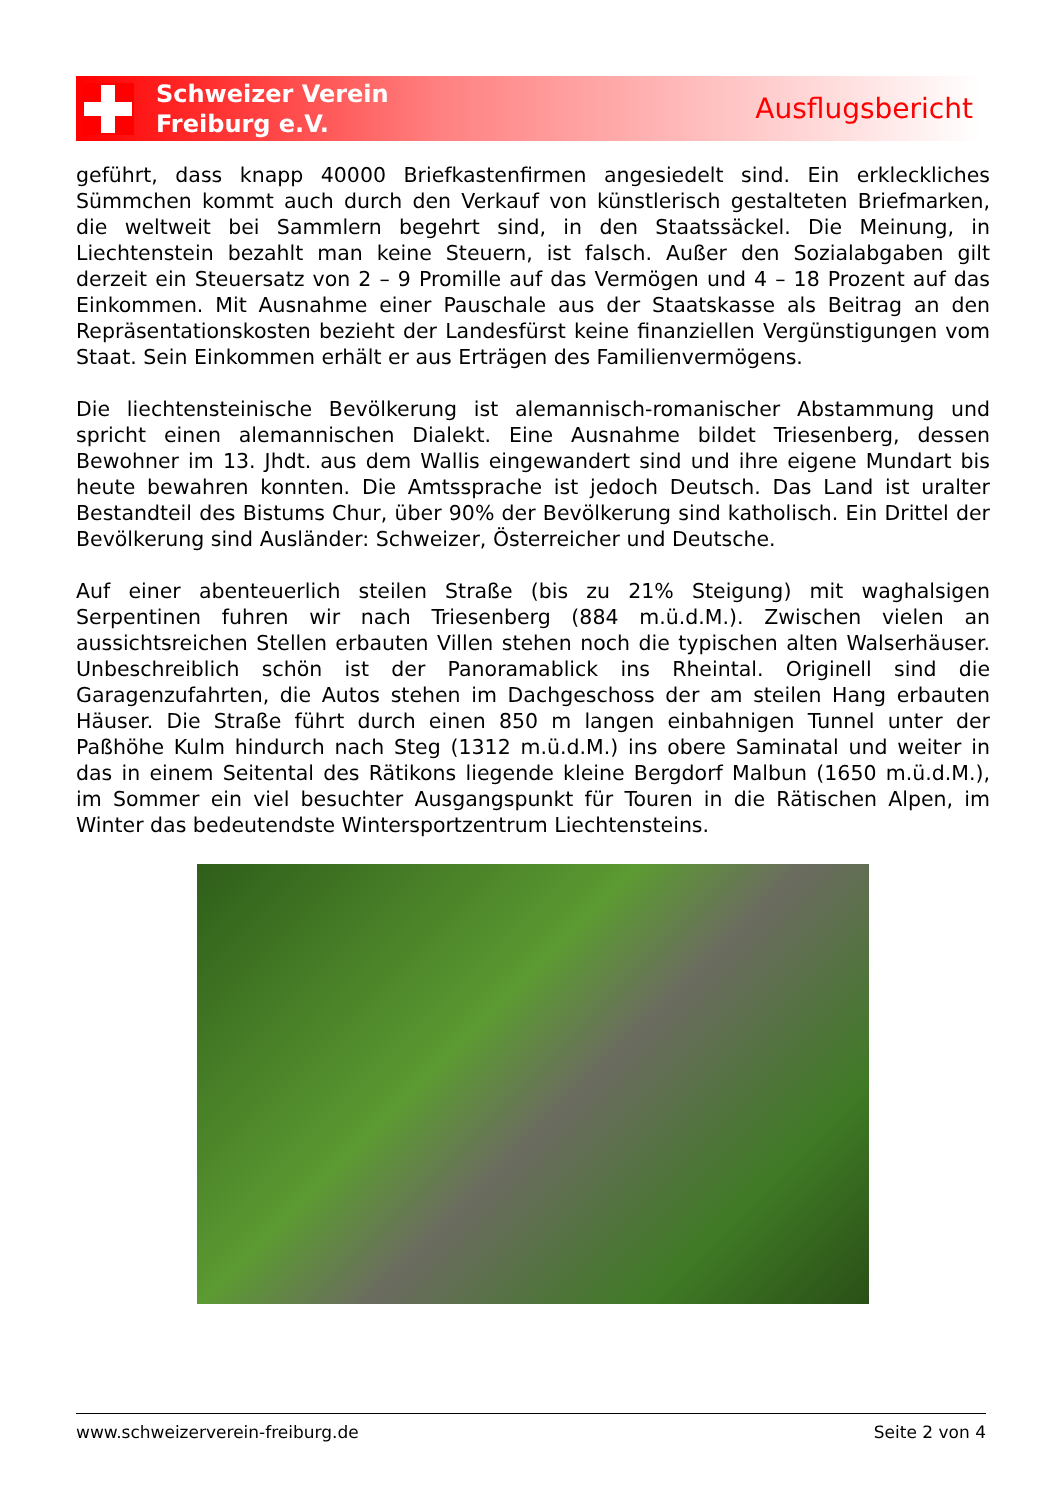Schweizer Verein
Freiburg e.V.
Ausflugsbericht
geführt, dass knapp 40000 Briefkastenfirmen angesiedelt sind. Ein erkleckliches Sümmchen kommt auch durch den Verkauf von künstlerisch gestalteten Briefmarken, die weltweit bei Sammlern begehrt sind, in den Staatssäckel. Die Meinung, in Liechtenstein bezahlt man keine Steuern, ist falsch. Außer den Sozialabgaben gilt derzeit ein Steuersatz von 2 – 9 Promille auf das Vermögen und 4 – 18 Prozent auf das Einkommen. Mit Ausnahme einer Pauschale aus der Staatskasse als Beitrag an den Repräsentationskosten bezieht der Landesfürst keine finanziellen Vergünstigungen vom Staat. Sein Einkommen erhält er aus Erträgen des Familienvermögens.
Die liechtensteinische Bevölkerung ist alemannisch-romanischer Abstammung und spricht einen alemannischen Dialekt. Eine Ausnahme bildet Triesenberg, dessen Bewohner im 13. Jhdt. aus dem Wallis eingewandert sind und ihre eigene Mundart bis heute bewahren konnten. Die Amtssprache ist jedoch Deutsch. Das Land ist uralter Bestandteil des Bistums Chur, über 90% der Bevölkerung sind katholisch. Ein Drittel der Bevölkerung sind Ausländer: Schweizer, Österreicher und Deutsche.
Auf einer abenteuerlich steilen Straße (bis zu 21% Steigung) mit waghalsigen Serpentinen fuhren wir nach Triesenberg (884 m.ü.d.M.). Zwischen vielen an aussichtsreichen Stellen erbauten Villen stehen noch die typischen alten Walserhäuser. Unbeschreiblich schön ist der Panoramablick ins Rheintal. Originell sind die Garagenzufahrten, die Autos stehen im Dachgeschoss der am steilen Hang erbauten Häuser. Die Straße führt durch einen 850 m langen einbahnigen Tunnel unter der Paßhöhe Kulm hindurch nach Steg (1312 m.ü.d.M.) ins obere Saminatal und weiter in das in einem Seitental des Rätikons liegende kleine Bergdorf Malbun (1650 m.ü.d.M.), im Sommer ein viel besuchter Ausgangspunkt für Touren in die Rätischen Alpen, im Winter das bedeutendste Wintersportzentrum Liechtensteins.
www.schweizerverein-freiburg.de Seite 2 von 4